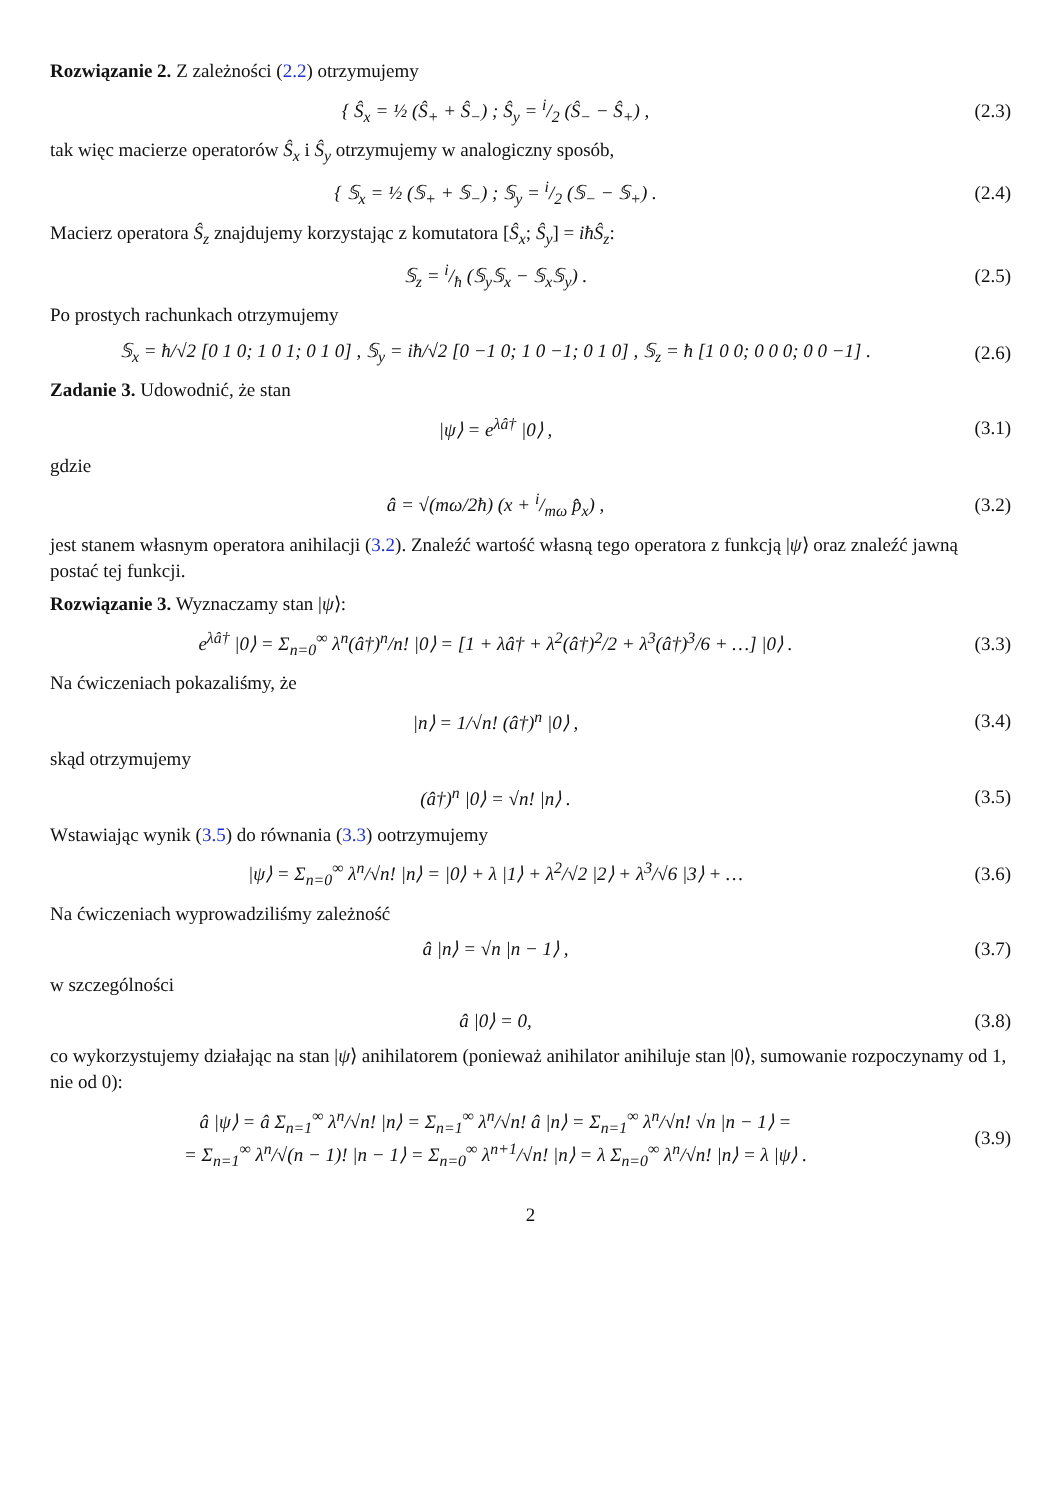Rozwiązanie 2. Z zależności (2.2) otrzymujemy
{ Ŝ<sub>x</sub> = ½ (Ŝ<sub>+</sub> + Ŝ<sub>−</sub>) ; Ŝ<sub>y</sub> = i/2 (Ŝ<sub>−</sub> − Ŝ<sub>+</sub>) ,
(2.3)
tak więc macierze operatorów Ŝ<sub>x</sub> i Ŝ<sub>y</sub> otrzymujemy w analogiczny sposób,
{ 𝕊<sub>x</sub> = ½ (𝕊<sub>+</sub> + 𝕊<sub>−</sub>) ; 𝕊<sub>y</sub> = i/2 (𝕊<sub>−</sub> − 𝕊<sub>+</sub>) .
(2.4)
Macierz operatora Ŝ<sub>z</sub> znajdujemy korzystając z komutatora [Ŝ<sub>x</sub>; Ŝ<sub>y</sub>] = iħŜ<sub>z</sub>:
𝕊<sub>z</sub> = i/ħ (𝕊<sub>y</sub>𝕊<sub>x</sub> − 𝕊<sub>x</sub>𝕊<sub>y</sub>) . (2.5)
Po prostych rachunkach otrzymujemy
𝕊<sub>x</sub> = ħ/√2 [0 1 0; 1 0 1; 0 1 0] , 𝕊<sub>y</sub> = iħ/√2 [0 −1 0; 1 0 −1; 0 1 0] , 𝕊<sub>z</sub> = ħ [1 0 0; 0 0 0; 0 0 −1] .
(2.6)
Zadanie 3. Udowodnić, że stan
|ψ⟩ = e<sup>λâ†</sup> |0⟩ , (3.1)
gdzie
â = √(mω/2ħ) (x + i/mω p̂<sub>x</sub>) , (3.2)
jest stanem własnym operatora anihilacji (3.2). Znaleźć wartość własną tego operatora z funkcją |ψ⟩ oraz znaleźć jawną postać tej funkcji.
Rozwiązanie 3. Wyznaczamy stan |ψ⟩:
e<sup>λâ†</sup> |0⟩ = Σ<sub>n=0</sub><sup>∞</sup> λ<sup>n</sup>(â†)<sup>n</sup>/n! |0⟩ = [1 + λâ† + λ<sup>2</sup>(â†)<sup>2</sup>/2 + λ<sup>3</sup>(â†)<sup>3</sup>/6 + …] |0⟩ .
(3.3)
Na ćwiczeniach pokazaliśmy, że
|n⟩ = 1/√n! (â†)<sup>n</sup> |0⟩ , (3.4)
skąd otrzymujemy
(â†)<sup>n</sup> |0⟩ = √n! |n⟩ . (3.5)
Wstawiając wynik (3.5) do równania (3.3) ootrzymujemy
|ψ⟩ = Σ<sub>n=0</sub><sup>∞</sup> λ<sup>n</sup>/√n! |n⟩ = |0⟩ + λ |1⟩ + λ<sup>2</sup>/√2 |2⟩ + λ<sup>3</sup>/√6 |3⟩ + …
(3.6)
Na ćwiczeniach wyprowadziliśmy zależność
â |n⟩ = √n |n − 1⟩ , (3.7)
w szczególności
â |0⟩ = 0, (3.8)
co wykorzystujemy działając na stan |ψ⟩ anihilatorem (ponieważ anihilator anihiluje stan |0⟩, sumowanie rozpoczynamy od 1, nie od 0):
â |ψ⟩ = â Σ<sub>n=1</sub><sup>∞</sup> λ<sup>n</sup>/√n! |n⟩ = Σ<sub>n=1</sub><sup>∞</sup> λ<sup>n</sup>/√n! â |n⟩ = Σ<sub>n=1</sub><sup>∞</sup> λ<sup>n</sup>/√n! √n |n − 1⟩ =
= Σ<sub>n=1</sub><sup>∞</sup> λ<sup>n</sup>/√(n − 1)! |n − 1⟩ = Σ<sub>n=0</sub><sup>∞</sup> λ<sup>n+1</sup>/√n! |n⟩ = λ Σ<sub>n=0</sub><sup>∞</sup> λ<sup>n</sup>/√n! |n⟩ = λ |ψ⟩ .
(3.9)
2